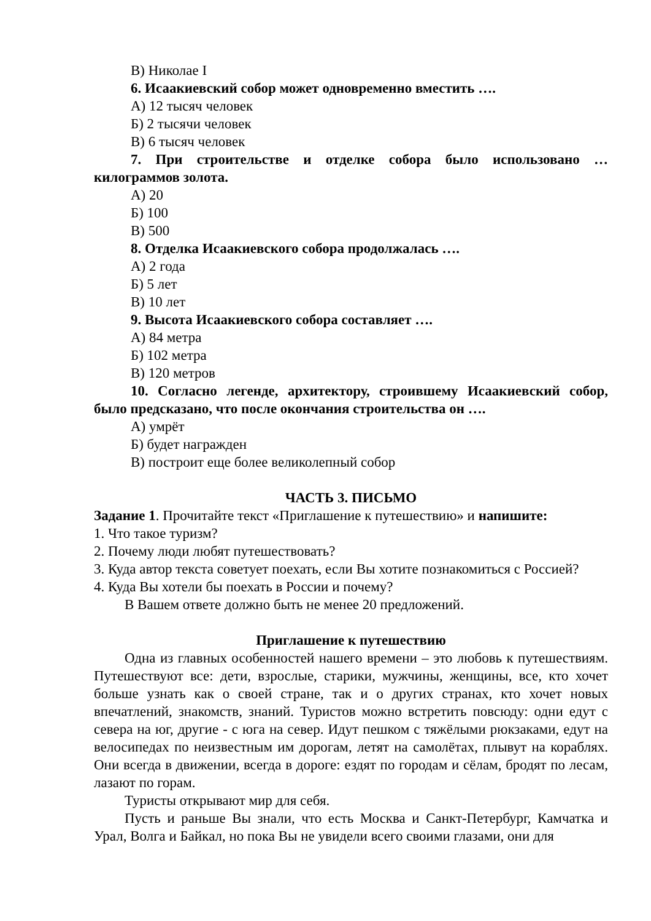В) Николае I
6. Исаакиевский собор может одновременно вместить ….
А) 12 тысяч человек
Б) 2 тысячи человек
В) 6 тысяч человек
7. При строительстве и отделке собора было использовано … килограммов золота.
А) 20
Б) 100
В) 500
8. Отделка Исаакиевского собора продолжалась ….
А) 2 года
Б) 5 лет
В) 10 лет
9. Высота Исаакиевского собора составляет ….
А) 84 метра
Б) 102 метра
В) 120 метров
10. Согласно легенде, архитектору, строившему Исаакиевский собор, было предсказано, что после окончания строительства он ….
А) умрёт
Б) будет награжден
В) построит еще более великолепный собор
ЧАСТЬ 3. ПИСЬМО
Задание 1. Прочитайте текст «Приглашение к путешествию» и напишите:
1. Что такое туризм?
2. Почему люди любят путешествовать?
3. Куда автор текста советует поехать, если Вы хотите познакомиться с Россией?
4. Куда Вы хотели бы поехать в России и почему?
В Вашем ответе должно быть не менее 20 предложений.
Приглашение к путешествию
Одна из главных особенностей нашего времени – это любовь к путешествиям. Путешествуют все: дети, взрослые, старики, мужчины, женщины, все, кто хочет больше узнать как о своей стране, так и о других странах, кто хочет новых впечатлений, знакомств, знаний. Туристов можно встретить повсюду: одни едут с севера на юг, другие - с юга на север. Идут пешком с тяжёлыми рюкзаками, едут на велосипедах по неизвестным им дорогам, летят на самолётах, плывут на кораблях. Они всегда в движении, всегда в дороге: ездят по городам и сёлам, бродят по лесам, лазают по горам.
Туристы открывают мир для себя.
Пусть и раньше Вы знали, что есть Москва и Санкт-Петербург, Камчатка и Урал, Волга и Байкал, но пока Вы не увидели всего своими глазами, они для